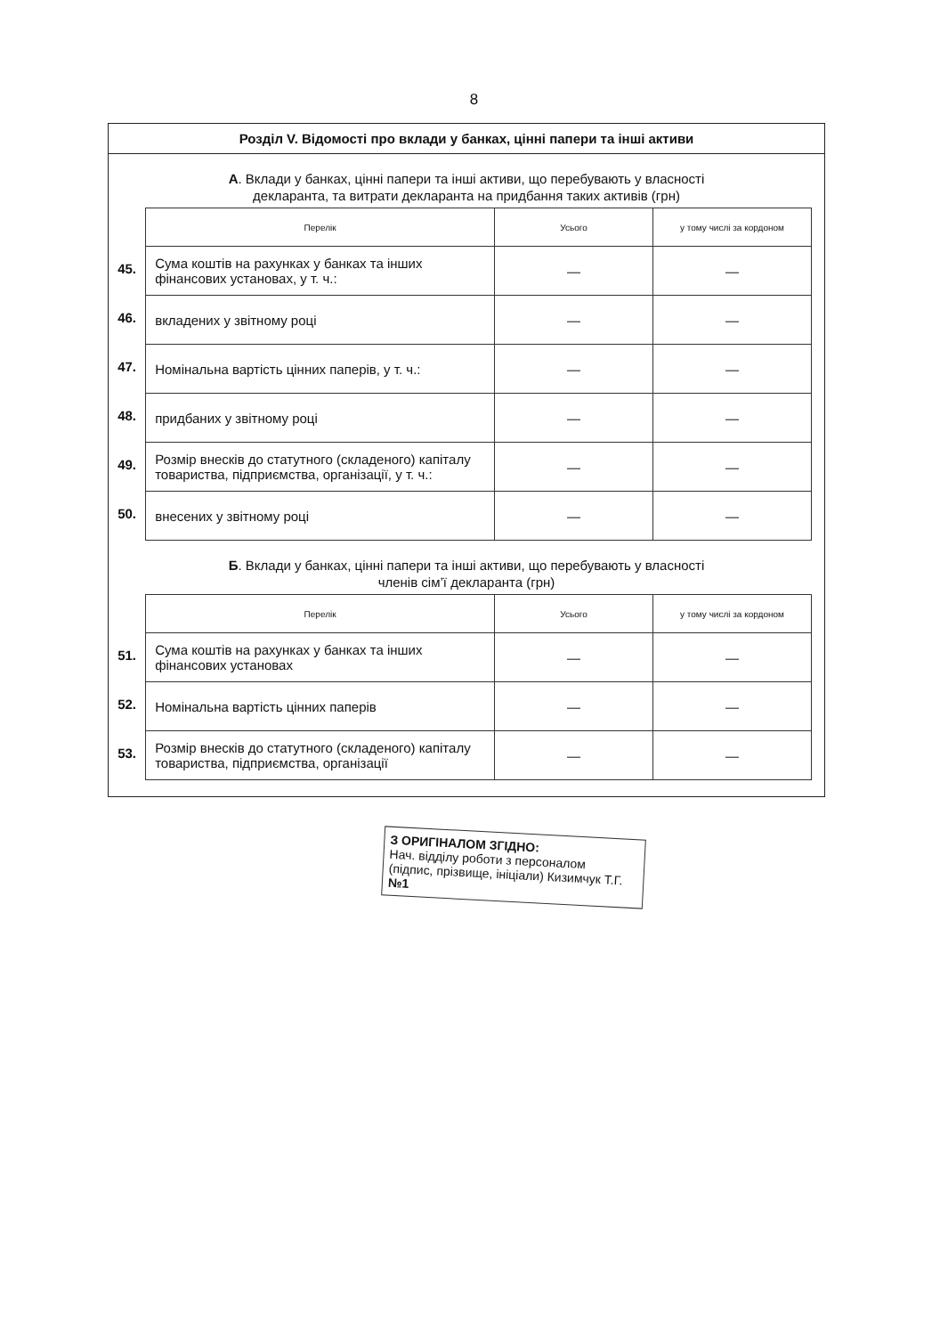8
Розділ V. Відомості про вклади у банках, цінні папери та інші активи
А. Вклади у банках, цінні папери та інші активи, що перебувають у власності
декларанта, та витрати декларанта на придбання таких активів (грн)
| | Перелік | Усього | у тому числі за кордоном |
| 45. | Сума коштів на рахунках у банках та інших фінансових установах, у т. ч.: | — | — |
| 46. | вкладених у звітному році | — | — |
| 47. | Номінальна вартість цінних паперів, у т. ч.: | — | — |
| 48. | придбаних у звітному році | — | — |
| 49. | Розмір внесків до статутного (складеного) капіталу товариства, підприємства, організації, у т. ч.: | — | — |
| 50. | внесених у звітному році | — | — |
Б. Вклади у банках, цінні папери та інші активи, що перебувають у власності
членів сім’ї декларанта (грн)
| | Перелік | Усього | у тому числі за кордоном |
| 51. | Сума коштів на рахунках у банках та інших фінансових установах | — | — |
| 52. | Номінальна вартість цінних паперів | — | — |
| 53. | Розмір внесків до статутного (складеного) капіталу товариства, підприємства, організації | — | — |
З ОРИГІНАЛОМ ЗГІДНО:
Нач. відділу роботи з персоналом
(підпис, прізвище, ініціали) Кизимчук Т.Г. №1